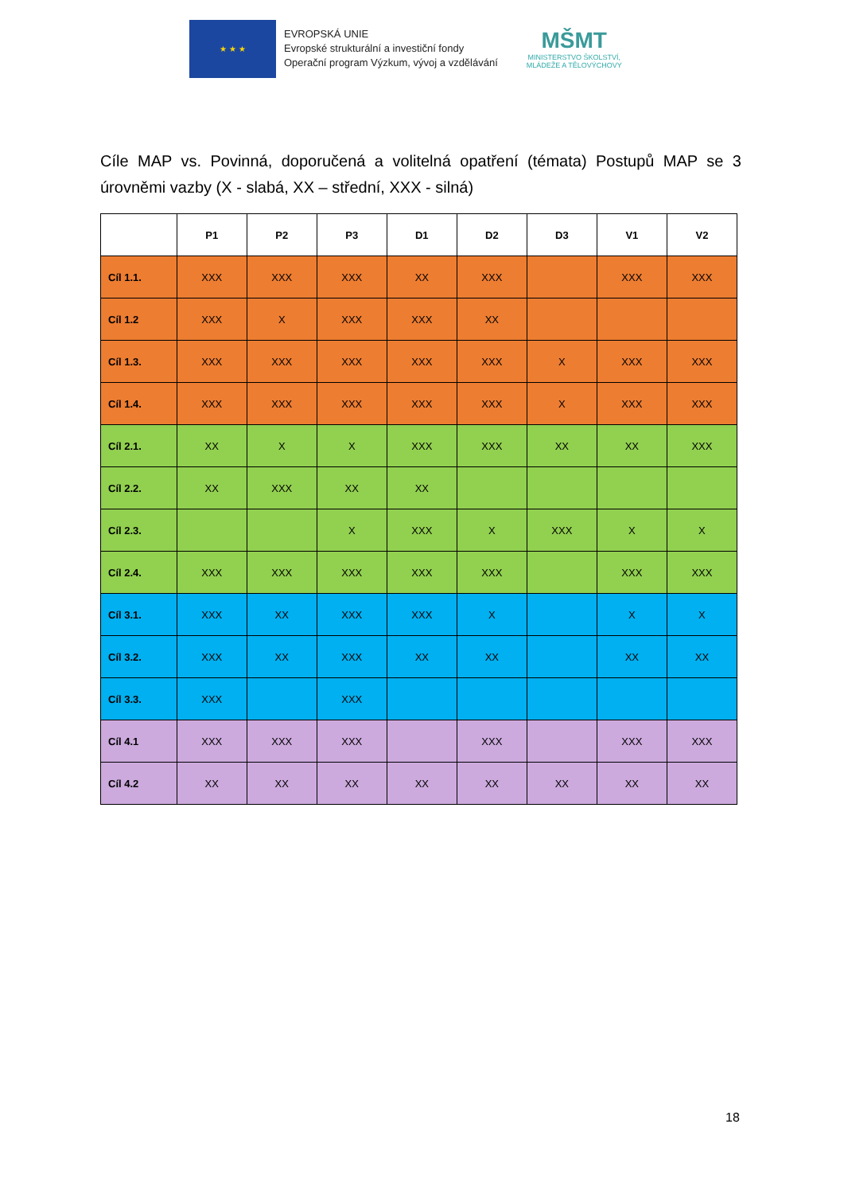★ ★ ★
EVROPSKÁ UNIE
Evropské strukturální a investiční fondy
Operační program Výzkum, vývoj a vzdělávání
MŠMT
MINISTERSTVO ŠKOLSTVÍ,
MLÁDEŽE A TĚLOVÝCHOVY
Cíle MAP vs. Povinná, doporučená a volitelná opatření (témata) Postupů MAP se 3 úrovněmi vazby (X - slabá, XX – střední, XXX - silná)
| | P1 | P2 | P3 | D1 | D2 | D3 | V1 | V2 |
| --- | --- | --- | --- | --- | --- | --- | --- | --- |
| Cíl 1.1. | XXX | XXX | XXX | XX | XXX | | XXX | XXX |
| Cíl 1.2 | XXX | X | XXX | XXX | XX | | | |
| Cíl 1.3. | XXX | XXX | XXX | XXX | XXX | X | XXX | XXX |
| Cíl 1.4. | XXX | XXX | XXX | XXX | XXX | X | XXX | XXX |
| Cíl 2.1. | XX | X | X | XXX | XXX | XX | XX | XXX |
| Cíl 2.2. | XX | XXX | XX | XX | | | | |
| Cíl 2.3. | | | X | XXX | X | XXX | X | X |
| Cíl 2.4. | XXX | XXX | XXX | XXX | XXX | | XXX | XXX |
| Cíl 3.1. | XXX | XX | XXX | XXX | X | | X | X |
| Cíl 3.2. | XXX | XX | XXX | XX | XX | | XX | XX |
| Cíl 3.3. | XXX | | XXX | | | | | |
| Cíl 4.1 | XXX | XXX | XXX | | XXX | | XXX | XXX |
| Cíl 4.2 | XX | XX | XX | XX | XX | XX | XX | XX |
18